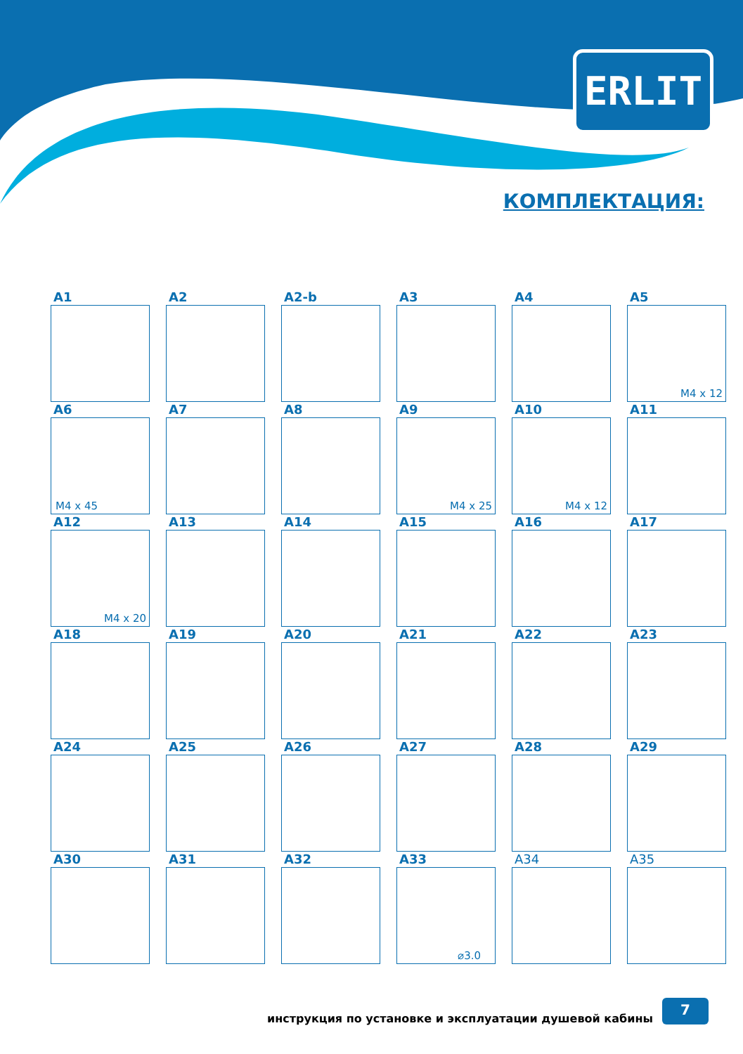ERLIT
КОМПЛЕКТАЦИЯ:
A1
A2
A2-b
A3
A4
A5
M4 x 12
A6
M4 x 45
A7
A8
A9
M4 x 25
A10
M4 x 12
A11
A12
M4 x 20
A13
A14
A15
A16
A17
A18
A19
A20
A21
A22
A23
A24
A25
A26
A27
A28
A29
A30
A31
A32
A33
⌀3.0
A34
A35
инструкция по установке и эксплуатации душевой кабины
7